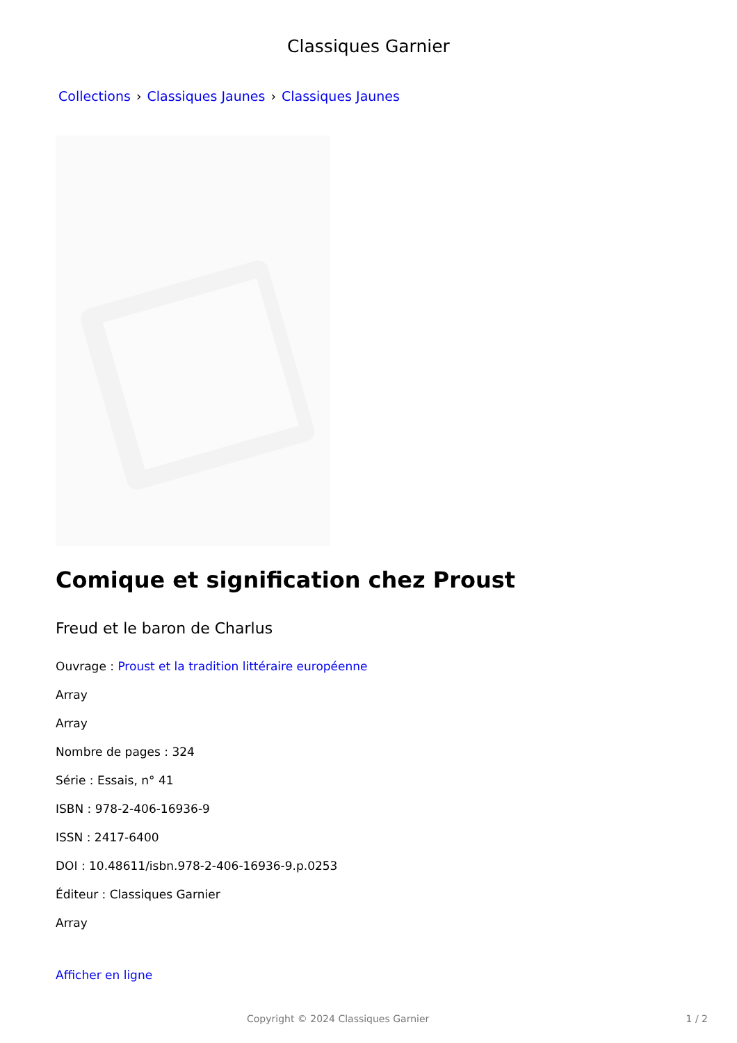Classiques Garnier
Collections › Classiques Jaunes › Classiques Jaunes
Comique et signification chez Proust
Freud et le baron de Charlus
Ouvrage : Proust et la tradition littéraire européenne
Array
Array
Nombre de pages : 324
Série : Essais, n° 41
ISBN : 978-2-406-16936-9
ISSN : 2417-6400
DOI : 10.48611/isbn.978-2-406-16936-9.p.0253
Éditeur : Classiques Garnier
Array
Afficher en ligne
Copyright © 2024 Classiques Garnier 1 / 2